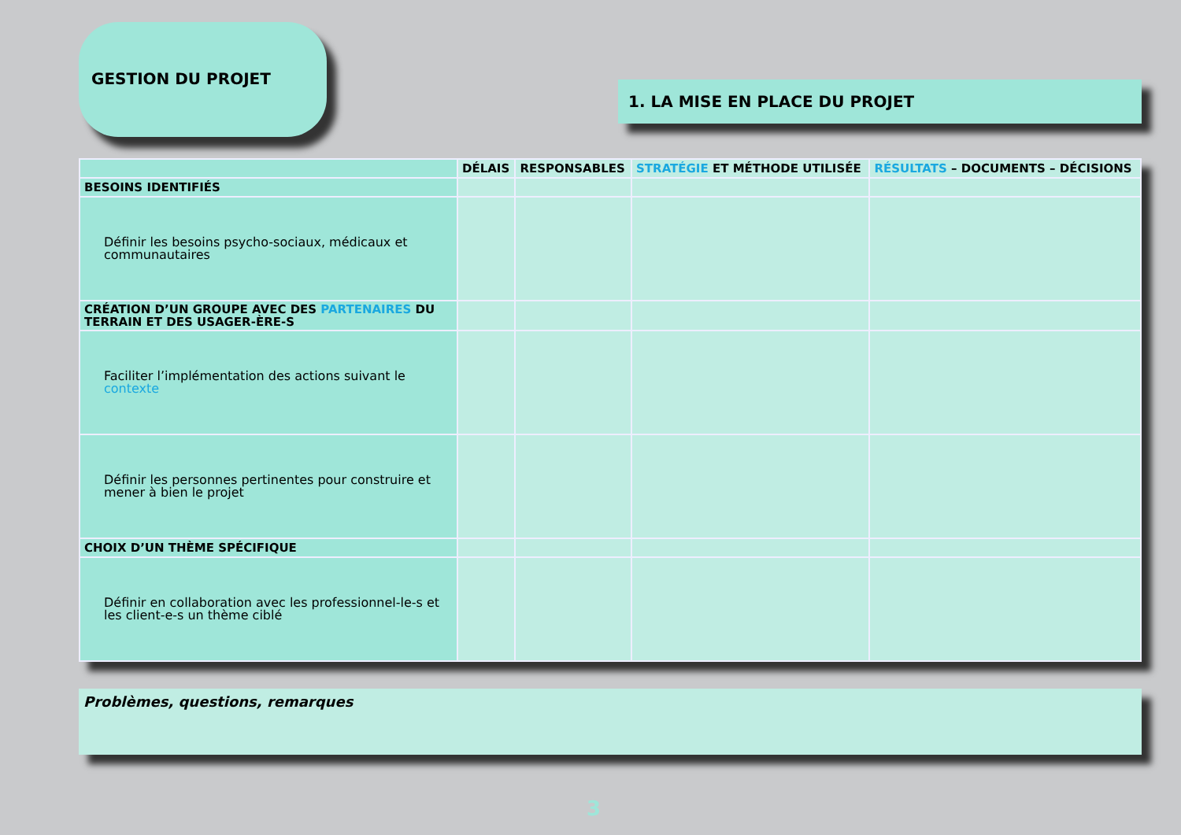GESTION DU PROJET
1. LA MISE EN PLACE DU PROJET
| | DÉLAIS | RESPONSABLES | STRATÉGIE ET MÉTHODE UTILISÉE | RÉSULTATS – DOCUMENTS – DÉCISIONS |
| --- | --- | --- | --- | --- |
| BESOINS IDENTIFIÉS | | | | |
| Définir les besoins psycho-sociaux, médicaux et communautaires | | | | |
| CRÉATION D’UN GROUPE AVEC DES PARTENAIRES DU TERRAIN ET DES USAGER-ÈRE-S | | | | |
| Faciliter l’implémentation des actions suivant le contexte | | | | |
| Définir les personnes pertinentes pour construire et mener à bien le projet | | | | |
| CHOIX D’UN THÈME SPÉCIFIQUE | | | | |
| Définir en collaboration avec les professionnel-le-s et les client-e-s un thème ciblé | | | | |
Problèmes, questions, remarques
3